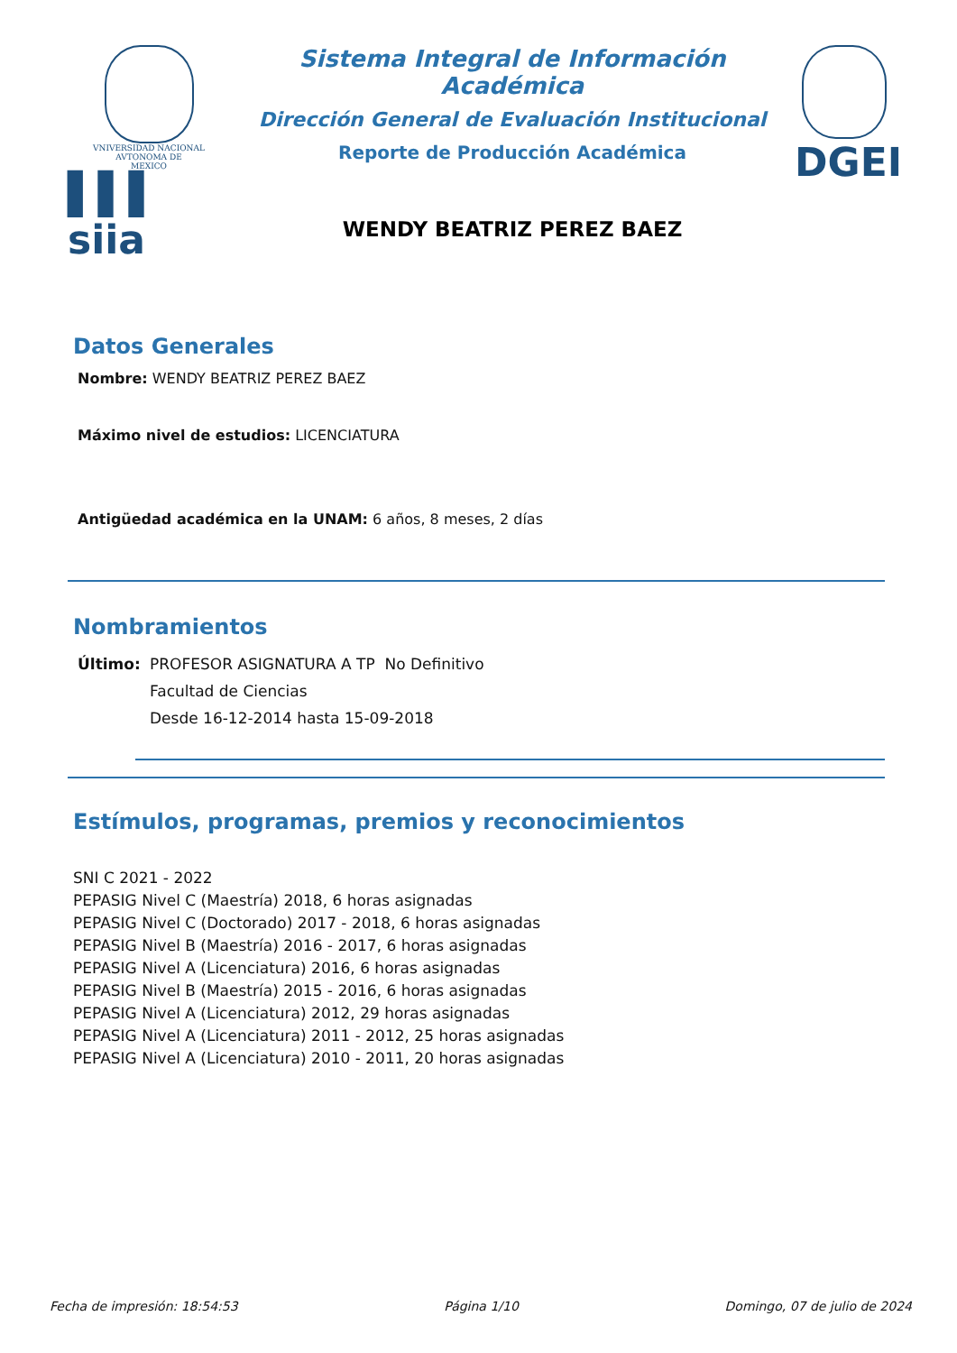VNIVERSIDAD NACIONAL
AVTONOMA DE
MEXICO
▌▌▌ siia
Sistema Integral de Información Académica
Dirección General de Evaluación Institucional
Reporte de Producción Académica
WENDY BEATRIZ PEREZ BAEZ
DGEI
Datos Generales
Nombre: WENDY BEATRIZ PEREZ BAEZ
Máximo nivel de estudios: LICENCIATURA
Antigüedad académica en la UNAM: 6 años, 8 meses, 2 días
Nombramientos
Último: PROFESOR ASIGNATURA A TP No Definitivo
Facultad de Ciencias
Desde 16-12-2014 hasta 15-09-2018
Estímulos, programas, premios y reconocimientos
SNI C 2021 - 2022
PEPASIG Nivel C (Maestría) 2018, 6 horas asignadas
PEPASIG Nivel C (Doctorado) 2017 - 2018, 6 horas asignadas
PEPASIG Nivel B (Maestría) 2016 - 2017, 6 horas asignadas
PEPASIG Nivel A (Licenciatura) 2016, 6 horas asignadas
PEPASIG Nivel B (Maestría) 2015 - 2016, 6 horas asignadas
PEPASIG Nivel A (Licenciatura) 2012, 29 horas asignadas
PEPASIG Nivel A (Licenciatura) 2011 - 2012, 25 horas asignadas
PEPASIG Nivel A (Licenciatura) 2010 - 2011, 20 horas asignadas
Fecha de impresión: 18:54:53 Página 1/10 Domingo, 07 de julio de 2024